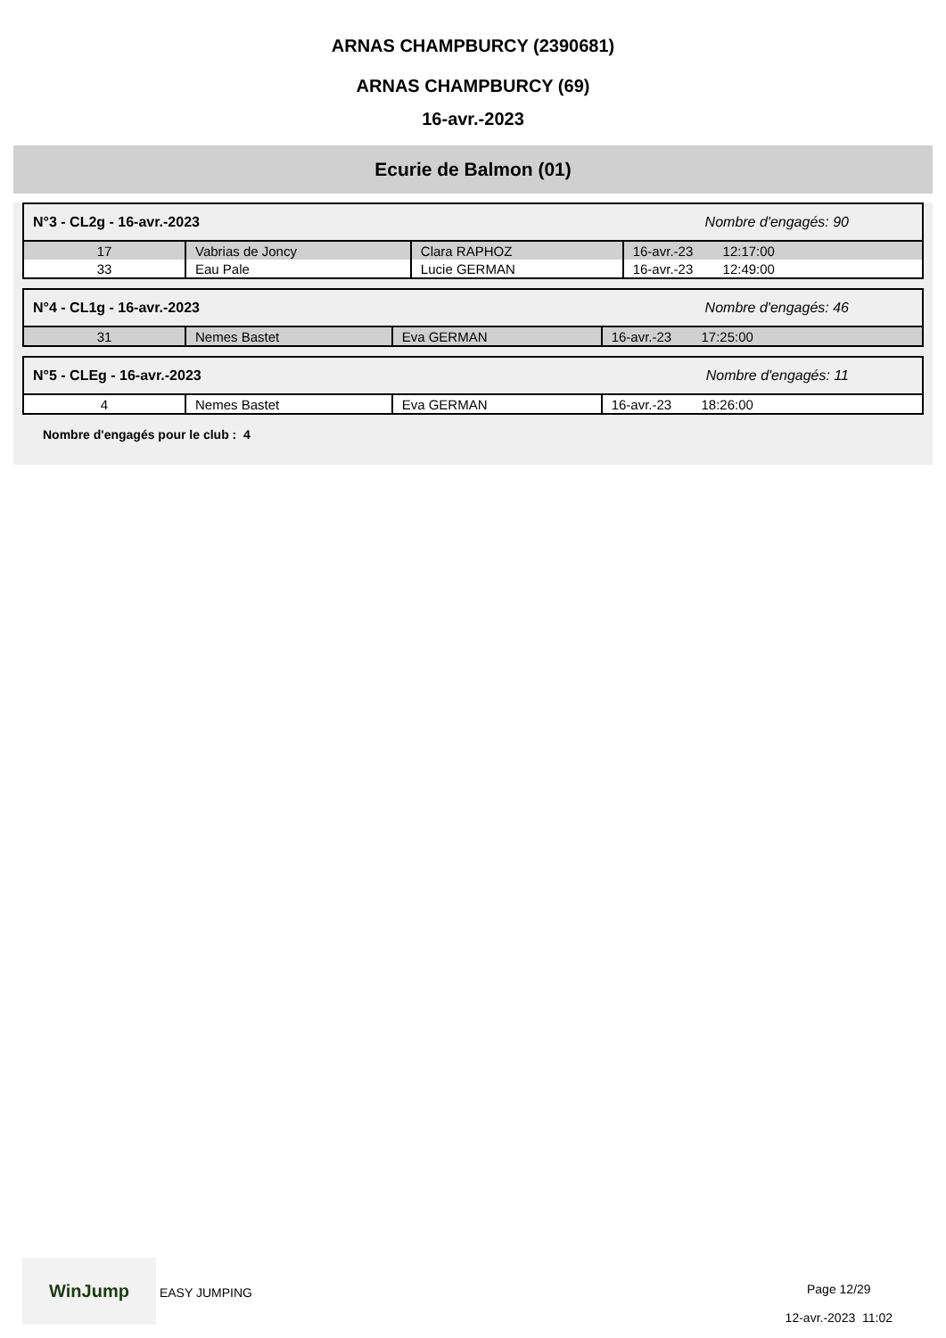ARNAS CHAMPBURCY (2390681)
ARNAS CHAMPBURCY (69)
16-avr.-2023
Ecurie de Balmon (01)
N°3 - CL2g - 16-avr.-2023 Nombre d'engagés: 90
| 17 | Vabrias de Joncy | Clara RAPHOZ | 16-avr.-23 12:17:00 |
| 33 | Eau Pale | Lucie GERMAN | 16-avr.-23 12:49:00 |
N°4 - CL1g - 16-avr.-2023 Nombre d'engagés: 46
| 31 | Nemes Bastet | Eva GERMAN | 16-avr.-23 17:25:00 |
N°5 - CLEg - 16-avr.-2023 Nombre d'engagés: 11
| 4 | Nemes Bastet | Eva GERMAN | 16-avr.-23 18:26:00 |
Nombre d'engagés pour le club : 4
WinJump EASY JUMPING
Page 12/29
12-avr.-2023 11:02